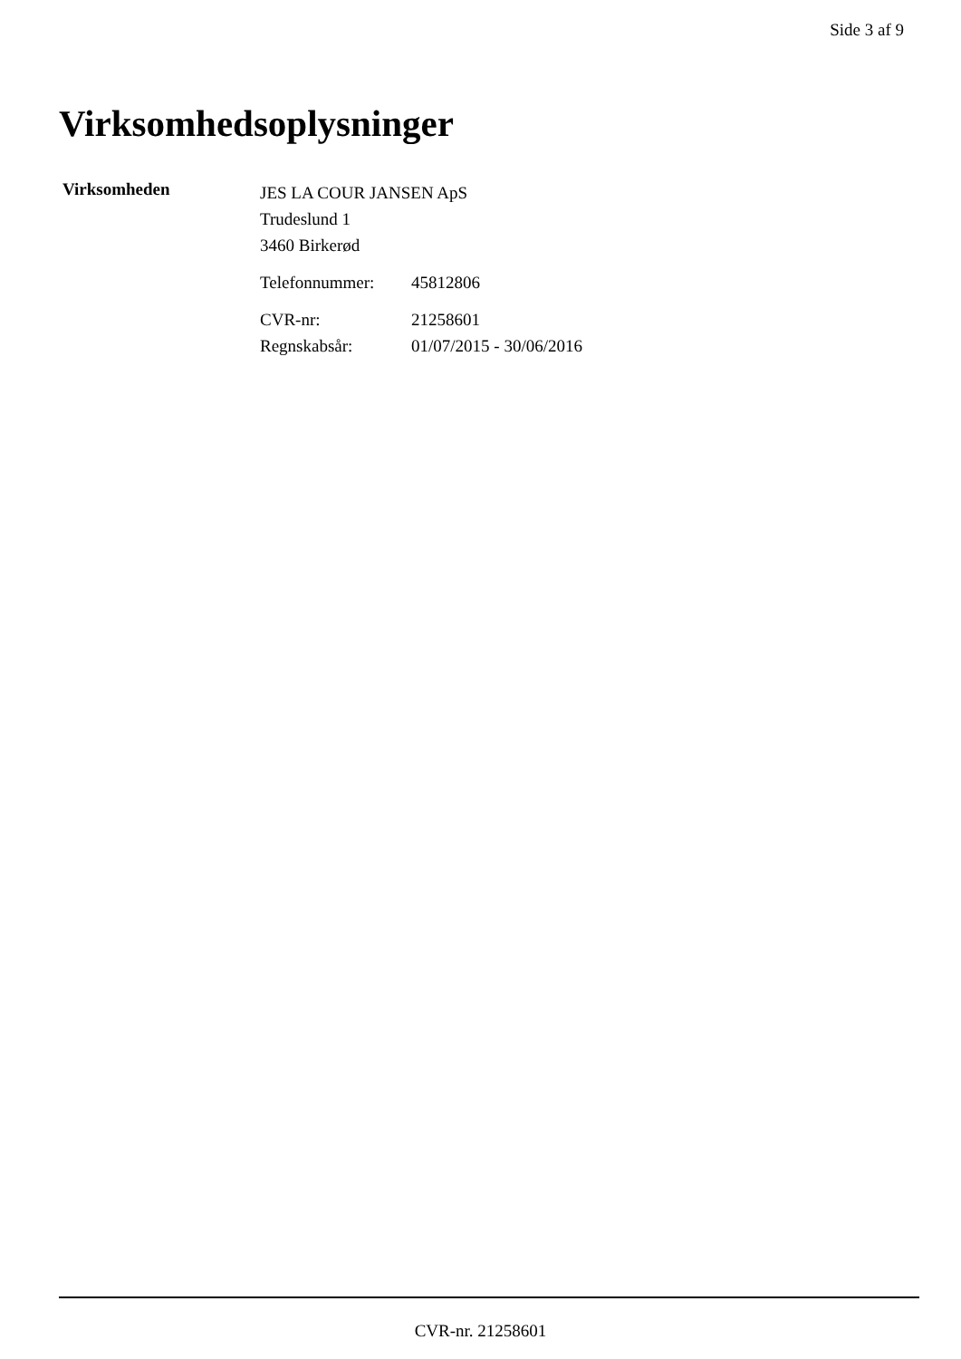Side 3 af 9
Virksomhedsoplysninger
Virksomheden
JES LA COUR JANSEN ApS
Trudeslund 1
3460 Birkerød
Telefonnummer: 45812806
CVR-nr: 21258601
Regnskabsår: 01/07/2015 - 30/06/2016
CVR-nr. 21258601